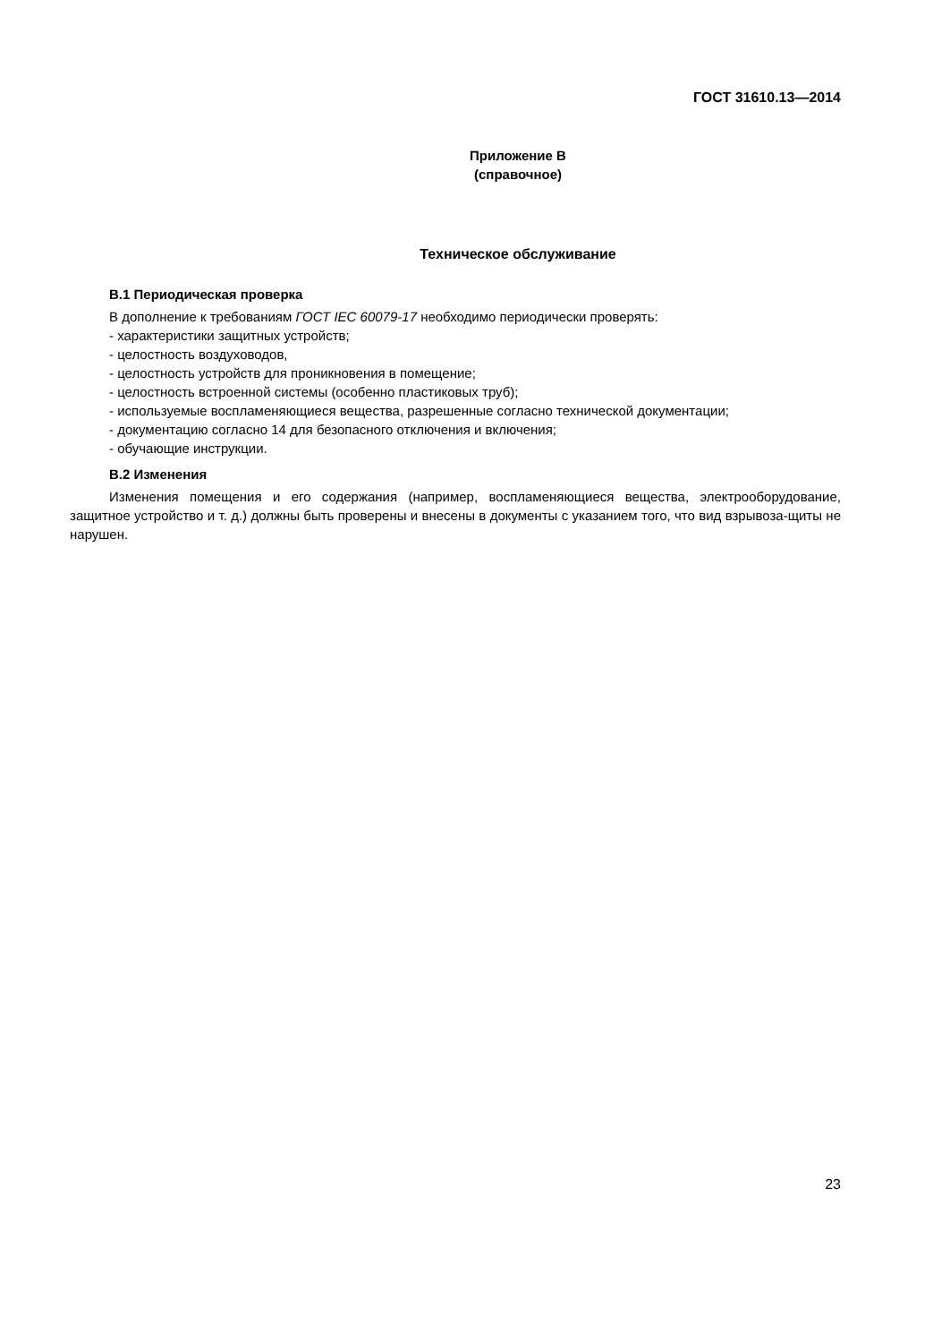ГОСТ 31610.13—2014
Приложение В
(справочное)
Техническое обслуживание
В.1 Периодическая проверка
В дополнение к требованиям ГОСТ IEC 60079-17 необходимо периодически проверять:
- характеристики защитных устройств;
- целостность воздуховодов,
- целостность устройств для проникновения в помещение;
- целостность встроенной системы (особенно пластиковых труб);
- используемые воспламеняющиеся вещества, разрешенные согласно технической документации;
- документацию согласно 14 для безопасного отключения и включения;
- обучающие инструкции.
В.2 Изменения
Изменения помещения и его содержания (например, воспламеняющиеся вещества, электрооборудование, защитное устройство и т. д.) должны быть проверены и внесены в документы с указанием того, что вид взрывоза-щиты не нарушен.
23